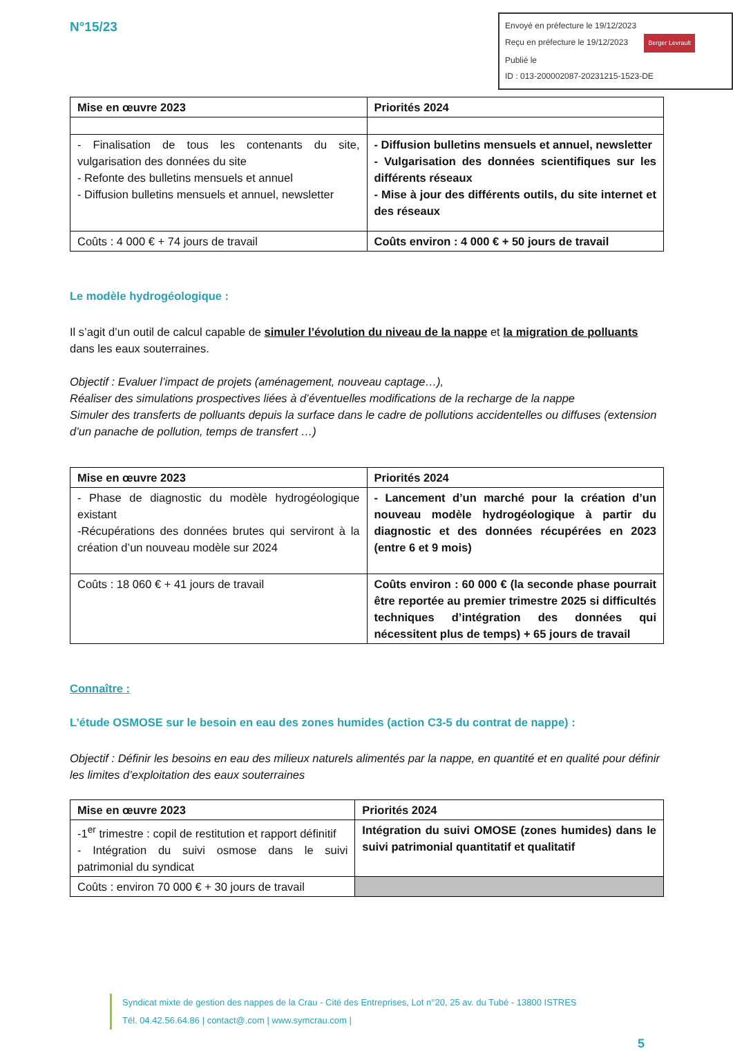N°15/23
Envoyé en préfecture le 19/12/2023
Reçu en préfecture le 19/12/2023 Berger Levrault
Publié le
ID : 013-200002087-20231215-1523-DE
| Mise en œuvre 2023 | Priorités 2024 |
| --- | --- |
| - Finalisation de tous les contenants du site, vulgarisation des données du site - Refonte des bulletins mensuels et annuel - Diffusion bulletins mensuels et annuel, newsletter | - Diffusion bulletins mensuels et annuel, newsletter - Vulgarisation des données scientifiques sur les différents réseaux - Mise à jour des différents outils, du site internet et des réseaux |
| Coûts : 4 000 € + 74 jours de travail | Coûts environ : 4 000 € + 50 jours de travail |
Le modèle hydrogéologique :
Il s’agit d’un outil de calcul capable de simuler l’évolution du niveau de la nappe et la migration de polluants dans les eaux souterraines.
Objectif : Evaluer l’impact de projets (aménagement, nouveau captage…),
Réaliser des simulations prospectives liées à d’éventuelles modifications de la recharge de la nappe
Simuler des transferts de polluants depuis la surface dans le cadre de pollutions accidentelles ou diffuses (extension d’un panache de pollution, temps de transfert …)
| Mise en œuvre 2023 | Priorités 2024 |
| --- | --- |
| - Phase de diagnostic du modèle hydrogéologique existant -Récupérations des données brutes qui serviront à la création d’un nouveau modèle sur 2024 | - Lancement d’un marché pour la création d’un nouveau modèle hydrogéologique à partir du diagnostic et des données récupérées en 2023 (entre 6 et 9 mois) |
| Coûts : 18 060 € + 41 jours de travail | Coûts environ : 60 000 € (la seconde phase pourrait être reportée au premier trimestre 2025 si difficultés techniques d’intégration des données qui nécessitent plus de temps) + 65 jours de travail |
Connaître :
L’étude OSMOSE sur le besoin en eau des zones humides (action C3-5 du contrat de nappe) :
Objectif : Définir les besoins en eau des milieux naturels alimentés par la nappe, en quantité et en qualité pour définir les limites d’exploitation des eaux souterraines
| Mise en œuvre 2023 | Priorités 2024 |
| --- | --- |
| -1<sup>er</sup> trimestre : copil de restitution et rapport définitif - Intégration du suivi osmose dans le suivi patrimonial du syndicat | Intégration du suivi OMOSE (zones humides) dans le suivi patrimonial quantitatif et qualitatif |
| Coûts : environ 70 000 € + 30 jours de travail | |
Syndicat mixte de gestion des nappes de la Crau - Cité des Entreprises, Lot n°20, 25 av. du Tubé - 13800 ISTRES
Tél. 04.42.56.64.86 | contact@.com | www.symcrau.com |
5